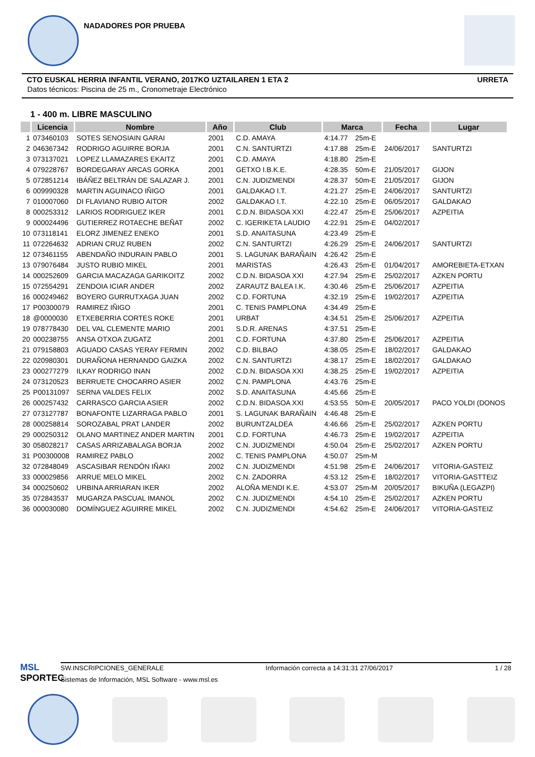NADADORES POR PRUEBA
CTO EUSKAL HERRIA INFANTIL VERANO, 2017KO UZTAILAREN 1 ETA 2 URRETA
Datos técnicos: Piscina de 25 m., Cronometraje Electrónico
1 - 400 m. LIBRE MASCULINO
| | Licencia | Nombre | Año | Club | Marca | | Fecha | Lugar |
| --- | --- | --- | --- | --- | --- | --- | --- | --- |
| 1 | 073460103 | SOTES SENOSIAIN GARAI | 2001 | C.D. AMAYA | 4:14.77 | 25m-E | | |
| 2 | 046367342 | RODRIGO AGUIRRE BORJA | 2001 | C.N. SANTURTZI | 4:17.88 | 25m-E | 24/06/2017 | SANTURTZI |
| 3 | 073137021 | LOPEZ LLAMAZARES EKAITZ | 2001 | C.D. AMAYA | 4:18.80 | 25m-E | | |
| 4 | 079228767 | BORDEGARAY ARCAS GORKA | 2001 | GETXO I.B.K.E. | 4:28.35 | 50m-E | 21/05/2017 | GIJON |
| 5 | 072851214 | IBÁÑEZ BELTRÁN DE SALAZAR J. | 2001 | C.N. JUDIZMENDI | 4:28.37 | 50m-E | 21/05/2017 | GIJON |
| 6 | 009990328 | MARTIN AGUINACO IÑIGO | 2001 | GALDAKAO I.T. | 4:21.27 | 25m-E | 24/06/2017 | SANTURTZI |
| 7 | 010007060 | DI FLAVIANO RUBIO AITOR | 2002 | GALDAKAO I.T. | 4:22.10 | 25m-E | 06/05/2017 | GALDAKAO |
| 8 | 000253312 | LARIOS RODRIGUEZ IKER | 2001 | C.D.N. BIDASOA XXI | 4:22.47 | 25m-E | 25/06/2017 | AZPEITIA |
| 9 | 000024496 | GUTIERREZ ROTAECHE BEÑAT | 2002 | C. IGERIKETA LAUDIO | 4:22.91 | 25m-E | 04/02/2017 | |
| 10 | 073118141 | ELORZ JIMENEZ ENEKO | 2001 | S.D. ANAITASUNA | 4:23.49 | 25m-E | | |
| 11 | 072264632 | ADRIAN CRUZ RUBEN | 2002 | C.N. SANTURTZI | 4:26.29 | 25m-E | 24/06/2017 | SANTURTZI |
| 12 | 073461155 | ABENDAÑO INDURAIN PABLO | 2001 | S. LAGUNAK BARAÑAIN | 4:26.42 | 25m-E | | |
| 13 | 079076484 | JUSTO RUBIO MIKEL | 2001 | MARISTAS | 4:26.43 | 25m-E | 01/04/2017 | AMOREBIETA-ETXAN |
| 14 | 000252609 | GARCIA MACAZAGA GARIKOITZ | 2002 | C.D.N. BIDASOA XXI | 4:27.94 | 25m-E | 25/02/2017 | AZKEN PORTU |
| 15 | 072554291 | ZENDOIA ICIAR ANDER | 2002 | ZARAUTZ BALEA I.K. | 4:30.46 | 25m-E | 25/06/2017 | AZPEITIA |
| 16 | 000249462 | BOYERO GURRUTXAGA JUAN | 2002 | C.D. FORTUNA | 4:32.19 | 25m-E | 19/02/2017 | AZPEITIA |
| 17 | P00300079 | RAMIREZ IÑIGO | 2001 | C. TENIS PAMPLONA | 4:34.49 | 25m-E | | |
| 18 | @0000030 | ETXEBERRIA CORTES ROKE | 2001 | URBAT | 4:34.51 | 25m-E | 25/06/2017 | AZPEITIA |
| 19 | 078778430 | DEL VAL CLEMENTE MARIO | 2001 | S.D.R. ARENAS | 4:37.51 | 25m-E | | |
| 20 | 000238755 | ANSA OTXOA ZUGATZ | 2001 | C.D. FORTUNA | 4:37.80 | 25m-E | 25/06/2017 | AZPEITIA |
| 21 | 079158803 | AGUADO CASAS YERAY FERMIN | 2002 | C.D. BILBAO | 4:38.05 | 25m-E | 18/02/2017 | GALDAKAO |
| 22 | 020980301 | DURAÑONA HERNANDO GAIZKA | 2002 | C.N. SANTURTZI | 4:38.17 | 25m-E | 18/02/2017 | GALDAKAO |
| 23 | 000277279 | ILKAY RODRIGO INAN | 2002 | C.D.N. BIDASOA XXI | 4:38.25 | 25m-E | 19/02/2017 | AZPEITIA |
| 24 | 073120523 | BERRUETE CHOCARRO ASIER | 2002 | C.N. PAMPLONA | 4:43.76 | 25m-E | | |
| 25 | P00131097 | SERNA VALDES FELIX | 2002 | S.D. ANAITASUNA | 4:45.66 | 25m-E | | |
| 26 | 000257432 | CARRASCO GARCIA ASIER | 2002 | C.D.N. BIDASOA XXI | 4:53.55 | 50m-E | 20/05/2017 | PACO YOLDI (DONOS |
| 27 | 073127787 | BONAFONTE LIZARRAGA PABLO | 2001 | S. LAGUNAK BARAÑAIN | 4:46.48 | 25m-E | | |
| 28 | 000258814 | SOROZABAL PRAT LANDER | 2002 | BURUNTZALDEA | 4:46.66 | 25m-E | 25/02/2017 | AZKEN PORTU |
| 29 | 000250312 | OLANO MARTINEZ ANDER MARTIN | 2001 | C.D. FORTUNA | 4:46.73 | 25m-E | 19/02/2017 | AZPEITIA |
| 30 | 058028217 | CASAS ARRIZABALAGA BORJA | 2002 | C.N. JUDIZMENDI | 4:50.04 | 25m-E | 25/02/2017 | AZKEN PORTU |
| 31 | P00300008 | RAMIREZ PABLO | 2002 | C. TENIS PAMPLONA | 4:50.07 | 25m-M | | |
| 32 | 072848049 | ASCASIBAR RENDÓN IÑAKI | 2002 | C.N. JUDIZMENDI | 4:51.98 | 25m-E | 24/06/2017 | VITORIA-GASTEIZ |
| 33 | 000029856 | ARRUE MELO MIKEL | 2002 | C.N. ZADORRA | 4:53.12 | 25m-E | 18/02/2017 | VITORIA-GASTTEIZ |
| 34 | 000250602 | URBINA ARRIARAN IKER | 2002 | ALOÑA MENDI K.E. | 4:53.07 | 25m-M | 20/05/2017 | BIKUÑA (LEGAZPI) |
| 35 | 072843537 | MUGARZA PASCUAL IMANOL | 2002 | C.N. JUDIZMENDI | 4:54.10 | 25m-E | 25/02/2017 | AZKEN PORTU |
| 36 | 000030080 | DOMÍNGUEZ AGUIRRE MIKEL | 2002 | C.N. JUDIZMENDI | 4:54.62 | 25m-E | 24/06/2017 | VITORIA-GASTEIZ |
MSL
SPORTEC
SW.INSCRIPCIONES_GENERALE Información correcta a 14:31:31 27/06/2017 1 / 28
Sistemas de Información, MSL Software - www.msl.es